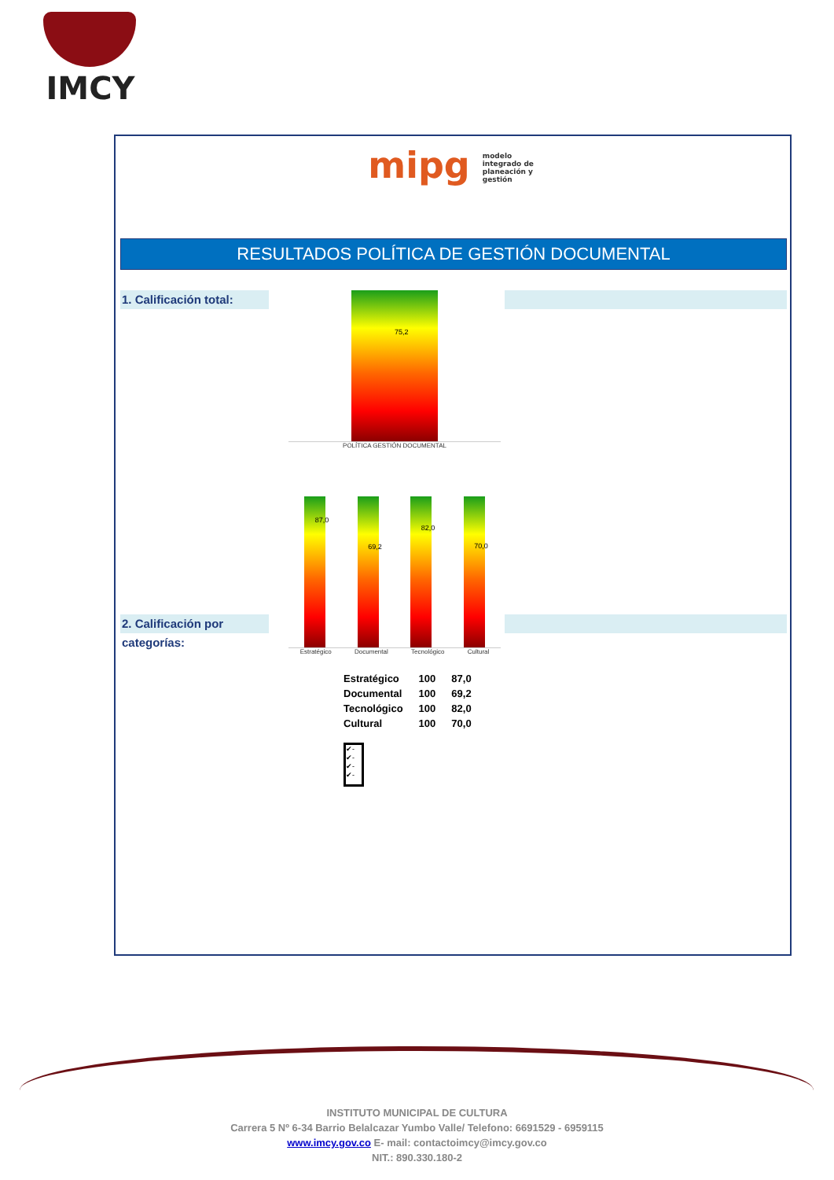IMCY
mipg modelo integrado de planeación y gestión
RESULTADOS POLÍTICA DE GESTIÓN DOCUMENTAL
1. Calificación total:
75,2
POLÍTICA GESTIÓN DOCUMENTAL
2. Calificación por categorías:
87,0
69,2
82,0
70,0
Estratégico Documental Tecnológico Cultural
| Estratégico | 100 | 87,0 |
| Documental | 100 | 69,2 |
| Tecnológico | 100 | 82,0 |
| Cultural | 100 | 70,0 |
✔-
✔-
✔-
✔-
INSTITUTO MUNICIPAL DE CULTURA
Carrera 5 Nº 6-34 Barrio Belalcazar Yumbo Valle/ Telefono: 6691529 - 6959115
www.imcy.gov.co E- mail: contactoimcy@imcy.gov.co
NIT.: 890.330.180-2